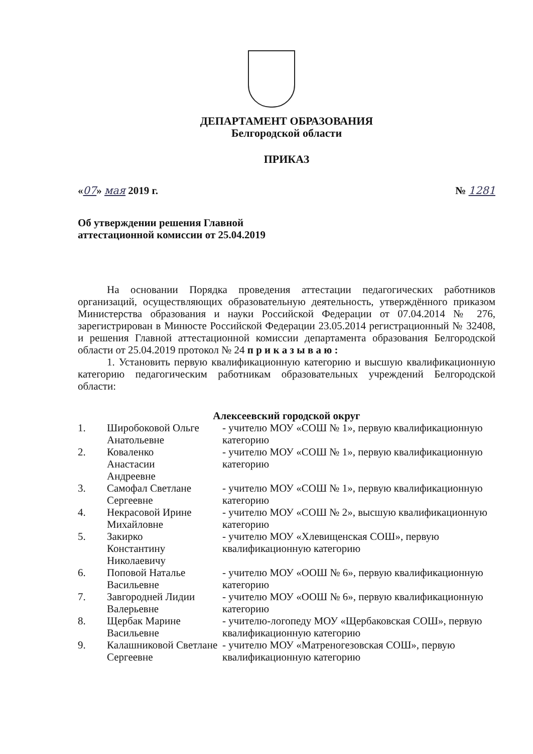ДЕПАРТАМЕНТ ОБРАЗОВАНИЯ
Белгородской области
ПРИКАЗ
«07» мая 2019 г. № 1281
Об утверждении решения Главной
аттестационной комиссии от 25.04.2019
На основании Порядка проведения аттестации педагогических работников организаций, осуществляющих образовательную деятельность, утверждённого приказом Министерства образования и науки Российской Федерации от 07.04.2014 № 276, зарегистрирован в Минюсте Российской Федерации 23.05.2014 регистрационный № 32408, и решения Главной аттестационной комиссии департамента образования Белгородской области от 25.04.2019 протокол № 24 п р и к а з ы в а ю :
1. Установить первую квалификационную категорию и высшую квалификационную категорию педагогическим работникам образовательных учреждений Белгородской области:
Алексеевский городской округ
| 1. | Широбоковой Ольге Анатольевне | - учителю МОУ «СОШ № 1», первую квалификационную категорию |
| 2. | Коваленко Анастасии Андреевне | - учителю МОУ «СОШ № 1», первую квалификационную категорию |
| 3. | Самофал Светлане Сергеевне | - учителю МОУ «СОШ № 1», первую квалификационную категорию |
| 4. | Некрасовой Ирине Михайловне | - учителю МОУ «СОШ № 2», высшую квалификационную категорию |
| 5. | Закирко Константину Николаевичу | - учителю МОУ «Хлевищенская СОШ», первую квалификационную категорию |
| 6. | Поповой Наталье Васильевне | - учителю МОУ «ООШ № 6», первую квалификационную категорию |
| 7. | Завгородней Лидии Валерьевне | - учителю МОУ «ООШ № 6», первую квалификационную категорию |
| 8. | Щербак Марине Васильевне | - учителю-логопеду МОУ «Щербаковская СОШ», первую квалификационную категорию |
| 9. | Калашниковой Светлане Сергеевне | - учителю МОУ «Матреногезовская СОШ», первую квалификационную категорию |